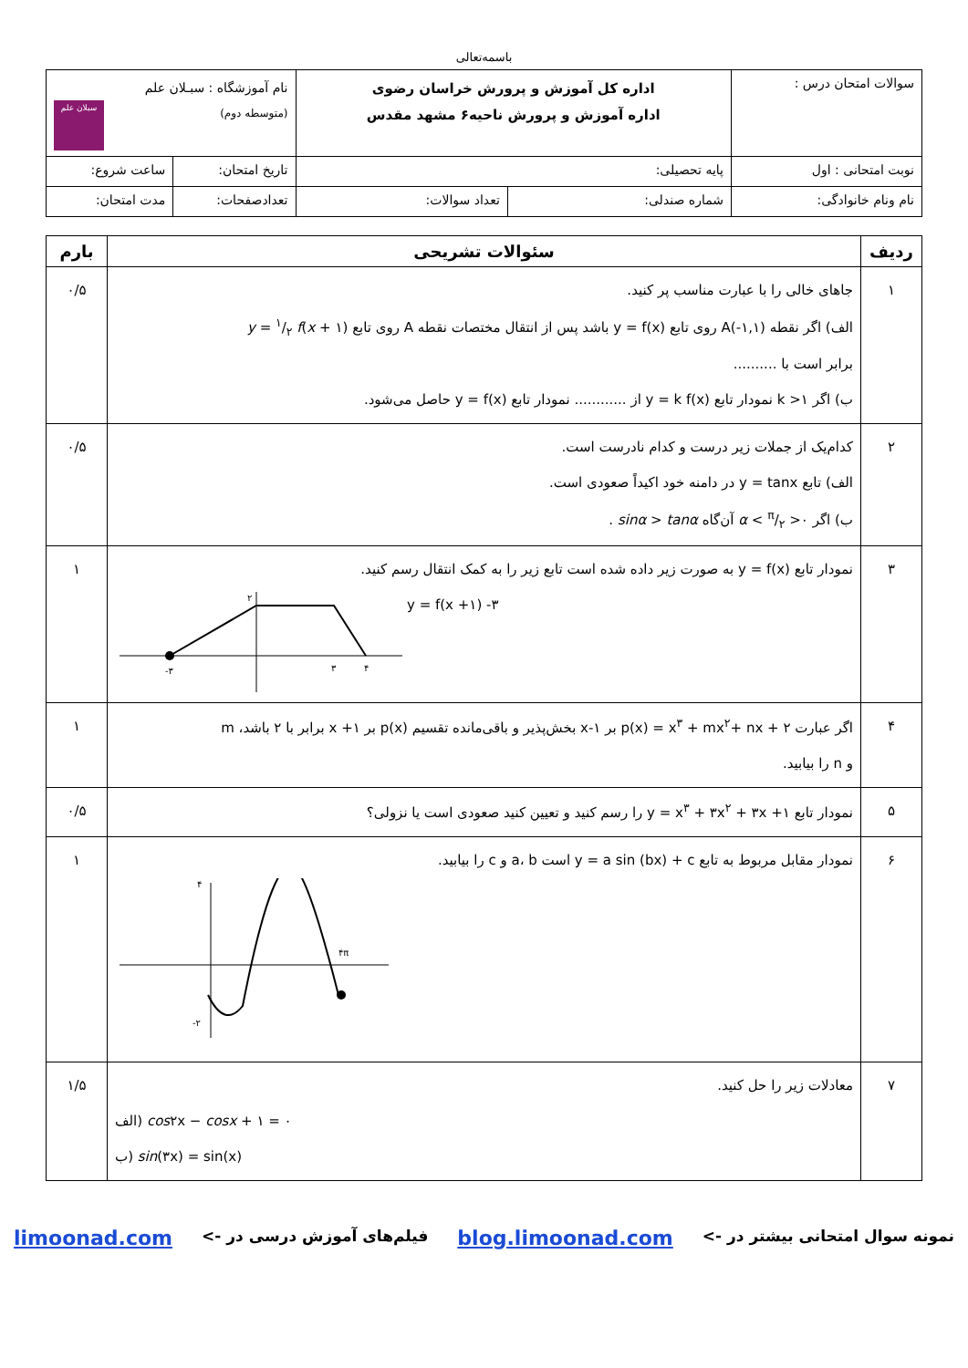باسمه‌تعالی
| سوالات امتحان درس : | اداره کل آموزش و پرورش خراسان رضوی اداره آموزش و پرورش ناحیه۶ مشهد مقدس | | نام آموزشگاه : سبـلان علم (متوسطه دوم) سبلان علم | |
| نوبت امتحانی : اول | پایه تحصیلی: | | تاریخ امتحان: | ساعت شروع: |
| نام ونام خانوادگی: | شماره صندلی: | تعداد سوالات: | تعدادصفحات: | مدت امتحان: |
| ردیف | سئوالات تشریحی | بارم |
| --- | --- | --- |
| ۱ | جاهای خالی را با عبارت مناسب پر کنید. الف) اگر نقطه A(-۱,۱) روی تابع y = f(x) باشد پس از انتقال مختصات نقطه A روی تابع y = ۱/۲ f ( x + ۱) برابر است با .......... ب) اگر k >۱ نمودار تابع y = k f(x) از ............ نمودار تابع y = f(x) حاصل می‌شود. | ۰/۵ |
| ۲ | کدام‌یک از جملات زیر درست و کدام نادرست است. الف) تابع y = tanx در دامنه خود اکیداً صعودی است. ب) اگر α < π/۲ >۰ آن‌گاه sinα > tanα . | ۰/۵ |
| ۳ | نمودار تابع y = f(x) به صورت زیر داده شده است تابع زیر را به کمک انتقال رسم کنید. -۳ ۲ ۳ ۴ y = f(x +۱) -۳ | ۱ |
| ۴ | اگر عبارت p(x) = x<sup>۳</sup> + mx<sup>۲</sup>+ nx + ۲ بر x-۱ بخش‌پذیر و باقی‌مانده تقسیم p(x) بر x +۱ برابر با ۲ باشد، m و n را بیابید. | ۱ |
| ۵ | نمودار تابع y = x<sup>۳</sup> + ۳x<sup>۲</sup> + ۳x +۱ را رسم کنید و تعیین کنید صعودی است یا نزولی؟ | ۰/۵ |
| ۶ | نمودار مقابل مربوط به تابع y = a sin (bx) + c است a، b و c را بیابید. ۴ -۲ ۴π | ۱ |
| ۷ | معادلات زیر را حل کنید. الف) cos ۲x − cosx + ۱ = ۰ ب) sin (۳x) = sin(x) | ۱/۵ |
نمونه سوال امتحانی بیشتر در -> blog.limoonad.com فیلم‌های آموزش درسی در -> limoonad.com